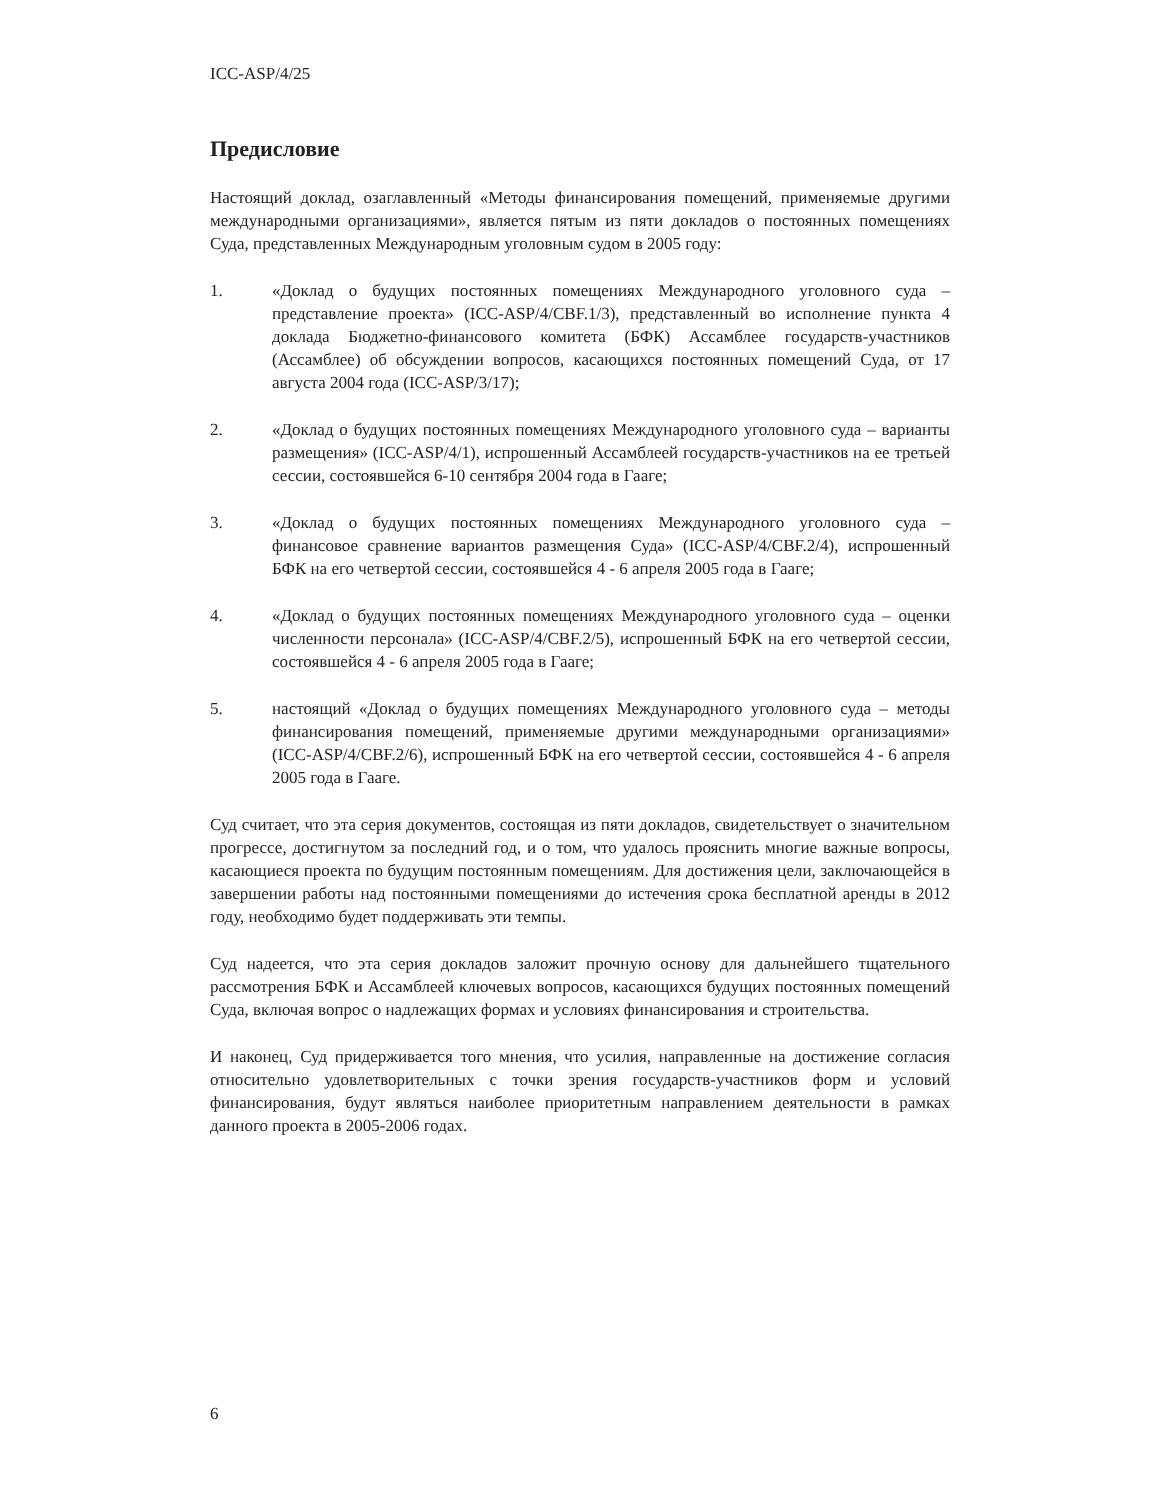ICC-ASP/4/25
Предисловие
Настоящий доклад, озаглавленный «Методы финансирования помещений, применяемые другими международными организациями», является пятым из пяти докладов о постоянных помещениях Суда, представленных Международным уголовным судом в 2005 году:
1. «Доклад о будущих постоянных помещениях Международного уголовного суда – представление проекта» (ICC-ASP/4/CBF.1/3), представленный во исполнение пункта 4 доклада Бюджетно-финансового комитета (БФК) Ассамблее государств-участников (Ассамблее) об обсуждении вопросов, касающихся постоянных помещений Суда, от 17 августа 2004 года (ICC-ASP/3/17);
2. «Доклад о будущих постоянных помещениях Международного уголовного суда – варианты размещения» (ICC-ASP/4/1), испрошенный Ассамблеей государств-участников на ее третьей сессии, состоявшейся 6-10 сентября 2004 года в Гааге;
3. «Доклад о будущих постоянных помещениях Международного уголовного суда – финансовое сравнение вариантов размещения Суда» (ICC-ASP/4/CBF.2/4), испрошенный БФК на его четвертой сессии, состоявшейся 4 - 6 апреля 2005 года в Гааге;
4. «Доклад о будущих постоянных помещениях Международного уголовного суда – оценки численности персонала» (ICC-ASP/4/CBF.2/5), испрошенный БФК на его четвертой сессии, состоявшейся 4 - 6 апреля 2005 года в Гааге;
5. настоящий «Доклад о будущих помещениях Международного уголовного суда – методы финансирования помещений, применяемые другими международными организациями» (ICC-ASP/4/CBF.2/6), испрошенный БФК на его четвертой сессии, состоявшейся 4 - 6 апреля 2005 года в Гааге.
Суд считает, что эта серия документов, состоящая из пяти докладов, свидетельствует о значительном прогрессе, достигнутом за последний год, и о том, что удалось прояснить многие важные вопросы, касающиеся проекта по будущим постоянным помещениям. Для достижения цели, заключающейся в завершении работы над постоянными помещениями до истечения срока бесплатной аренды в 2012 году, необходимо будет поддерживать эти темпы.
Суд надеется, что эта серия докладов заложит прочную основу для дальнейшего тщательного рассмотрения БФК и Ассамблеей ключевых вопросов, касающихся будущих постоянных помещений Суда, включая вопрос о надлежащих формах и условиях финансирования и строительства.
И наконец, Суд придерживается того мнения, что усилия, направленные на достижение согласия относительно удовлетворительных с точки зрения государств-участников форм и условий финансирования, будут являться наиболее приоритетным направлением деятельности в рамках данного проекта в 2005-2006 годах.
6